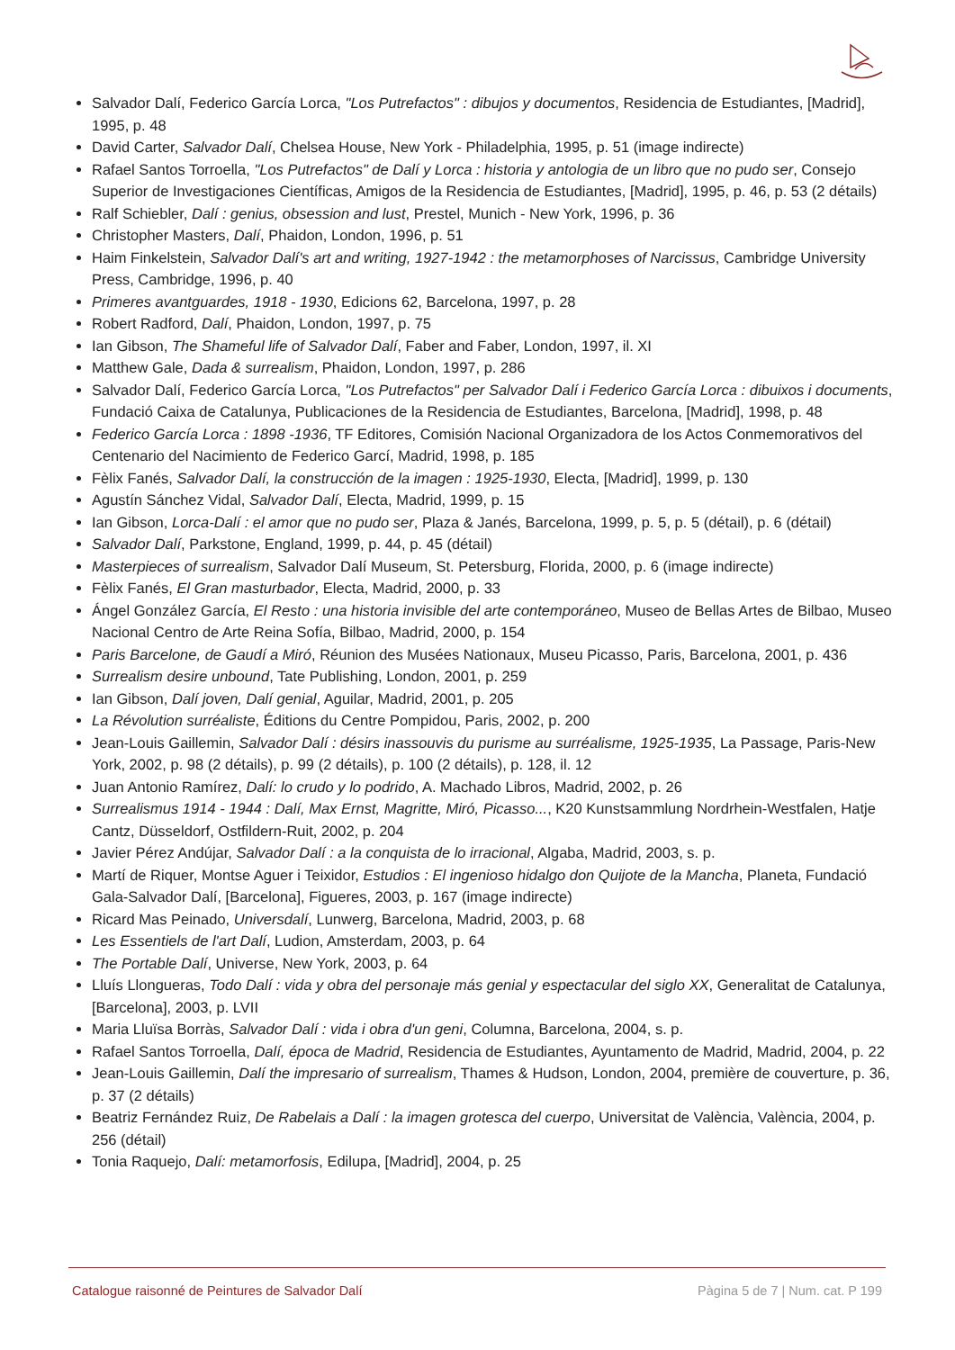Salvador Dalí, Federico García Lorca, "Los Putrefactos" : dibujos y documentos, Residencia de Estudiantes, [Madrid], 1995, p. 48
David Carter, Salvador Dalí, Chelsea House, New York - Philadelphia, 1995, p. 51 (image indirecte)
Rafael Santos Torroella, "Los Putrefactos" de Dalí y Lorca : historia y antologia de un libro que no pudo ser, Consejo Superior de Investigaciones Científicas, Amigos de la Residencia de Estudiantes, [Madrid], 1995, p. 46, p. 53 (2 détails)
Ralf Schiebler, Dalí : genius, obsession and lust, Prestel, Munich - New York, 1996, p. 36
Christopher Masters, Dalí, Phaidon, London, 1996, p. 51
Haim Finkelstein, Salvador Dalí's art and writing, 1927-1942 : the metamorphoses of Narcissus, Cambridge University Press, Cambridge, 1996, p. 40
Primeres avantguardes, 1918 - 1930, Edicions 62, Barcelona, 1997, p. 28
Robert Radford, Dalí, Phaidon, London, 1997, p. 75
Ian Gibson, The Shameful life of Salvador Dalí, Faber and Faber, London, 1997, il. XI
Matthew Gale, Dada & surrealism, Phaidon, London, 1997, p. 286
Salvador Dalí, Federico García Lorca, "Los Putrefactos" per Salvador Dalí i Federico García Lorca : dibuixos i documents, Fundació Caixa de Catalunya, Publicaciones de la Residencia de Estudiantes, Barcelona, [Madrid], 1998, p. 48
Federico García Lorca : 1898 -1936, TF Editores, Comisión Nacional Organizadora de los Actos Conmemorativos del Centenario del Nacimiento de Federico Garcí, Madrid, 1998, p. 185
Fèlix Fanés, Salvador Dalí, la construcción de la imagen : 1925-1930, Electa, [Madrid], 1999, p. 130
Agustín Sánchez Vidal, Salvador Dalí, Electa, Madrid, 1999, p. 15
Ian Gibson, Lorca-Dalí : el amor que no pudo ser, Plaza & Janés, Barcelona, 1999, p. 5, p. 5 (détail), p. 6 (détail)
Salvador Dalí, Parkstone, England, 1999, p. 44, p. 45 (détail)
Masterpieces of surrealism, Salvador Dalí Museum, St. Petersburg, Florida, 2000, p. 6 (image indirecte)
Fèlix Fanés, El Gran masturbador, Electa, Madrid, 2000, p. 33
Ángel González García, El Resto : una historia invisible del arte contemporáneo, Museo de Bellas Artes de Bilbao, Museo Nacional Centro de Arte Reina Sofía, Bilbao, Madrid, 2000, p. 154
Paris Barcelone, de Gaudí a Miró, Réunion des Musées Nationaux, Museu Picasso, Paris, Barcelona, 2001, p. 436
Surrealism desire unbound, Tate Publishing, London, 2001, p. 259
Ian Gibson, Dalí joven, Dalí genial, Aguilar, Madrid, 2001, p. 205
La Révolution surréaliste, Éditions du Centre Pompidou, Paris, 2002, p. 200
Jean-Louis Gaillemin, Salvador Dalí : désirs inassouvis du purisme au surréalisme, 1925-1935, La Passage, Paris-New York, 2002, p. 98 (2 détails), p. 99 (2 détails), p. 100 (2 détails), p. 128, il. 12
Juan Antonio Ramírez, Dalí: lo crudo y lo podrido, A. Machado Libros, Madrid, 2002, p. 26
Surrealismus 1914 - 1944 : Dalí, Max Ernst, Magritte, Miró, Picasso..., K20 Kunstsammlung Nordrhein-Westfalen, Hatje Cantz, Düsseldorf, Ostfildern-Ruit, 2002, p. 204
Javier Pérez Andújar, Salvador Dalí : a la conquista de lo irracional, Algaba, Madrid, 2003, s. p.
Martí de Riquer, Montse Aguer i Teixidor, Estudios : El ingenioso hidalgo don Quijote de la Mancha, Planeta, Fundació Gala-Salvador Dalí, [Barcelona], Figueres, 2003, p. 167 (image indirecte)
Ricard Mas Peinado, Universdalí, Lunwerg, Barcelona, Madrid, 2003, p. 68
Les Essentiels de l'art Dalí, Ludion, Amsterdam, 2003, p. 64
The Portable Dalí, Universe, New York, 2003, p. 64
Lluís Llongueras, Todo Dalí : vida y obra del personaje más genial y espectacular del siglo XX, Generalitat de Catalunya, [Barcelona], 2003, p. LVII
Maria Lluïsa Borràs, Salvador Dalí : vida i obra d'un geni, Columna, Barcelona, 2004, s. p.
Rafael Santos Torroella, Dalí, época de Madrid, Residencia de Estudiantes, Ayuntamento de Madrid, Madrid, 2004, p. 22
Jean-Louis Gaillemin, Dalí the impresario of surrealism, Thames & Hudson, London, 2004, première de couverture, p. 36, p. 37 (2 détails)
Beatriz Fernández Ruiz, De Rabelais a Dalí : la imagen grotesca del cuerpo, Universitat de València, València, 2004, p. 256 (détail)
Tonia Raquejo, Dalí: metamorfosis, Edilupa, [Madrid], 2004, p. 25
Catalogue raisonné de Peintures de Salvador Dalí Pàgina 5 de 7 | Num. cat. P 199